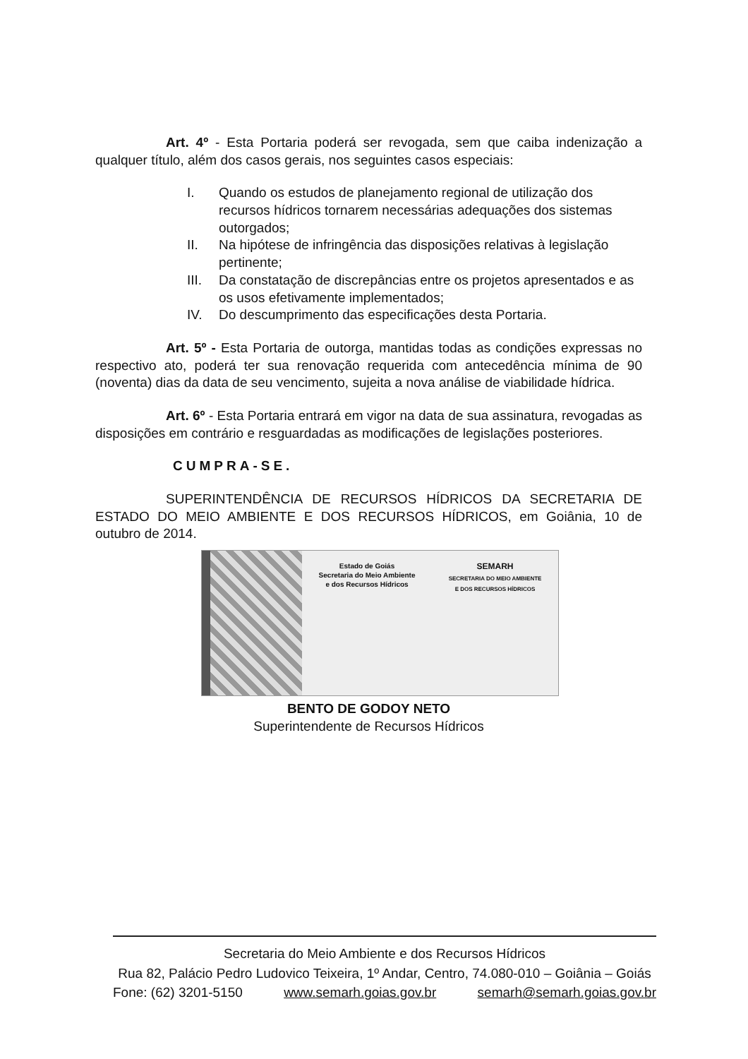Art. 4º - Esta Portaria poderá ser revogada, sem que caiba indenização a qualquer título, além dos casos gerais, nos seguintes casos especiais:
I. Quando os estudos de planejamento regional de utilização dos recursos hídricos tornarem necessárias adequações dos sistemas outorgados;
II. Na hipótese de infringência das disposições relativas à legislação pertinente;
III. Da constatação de discrepâncias entre os projetos apresentados e as os usos efetivamente implementados;
IV. Do descumprimento das especificações desta Portaria.
Art. 5º - Esta Portaria de outorga, mantidas todas as condições expressas no respectivo ato, poderá ter sua renovação requerida com antecedência mínima de 90 (noventa) dias da data de seu vencimento, sujeita a nova análise de viabilidade hídrica.
Art. 6º - Esta Portaria entrará em vigor na data de sua assinatura, revogadas as disposições em contrário e resguardadas as modificações de legislações posteriores.
CUMPRA-SE.
SUPERINTENDÊNCIA DE RECURSOS HÍDRICOS DA SECRETARIA DE ESTADO DO MEIO AMBIENTE E DOS RECURSOS HÍDRICOS, em Goiânia, 10 de outubro de 2014.
Estado de Goiás
Secretaria do Meio Ambiente
e dos Recursos Hídricos
SEMARH
SECRETARIA DO MEIO AMBIENTE
E DOS RECURSOS HÍDRICOS
BENTO DE GODOY NETO
Superintendente de Recursos Hídricos
Secretaria do Meio Ambiente e dos Recursos Hídricos
Rua 82, Palácio Pedro Ludovico Teixeira, 1º Andar, Centro, 74.080-010 – Goiânia – Goiás
Fone: (62) 3201-5150 www.semarh.goias.gov.br semarh@semarh.goias.gov.br